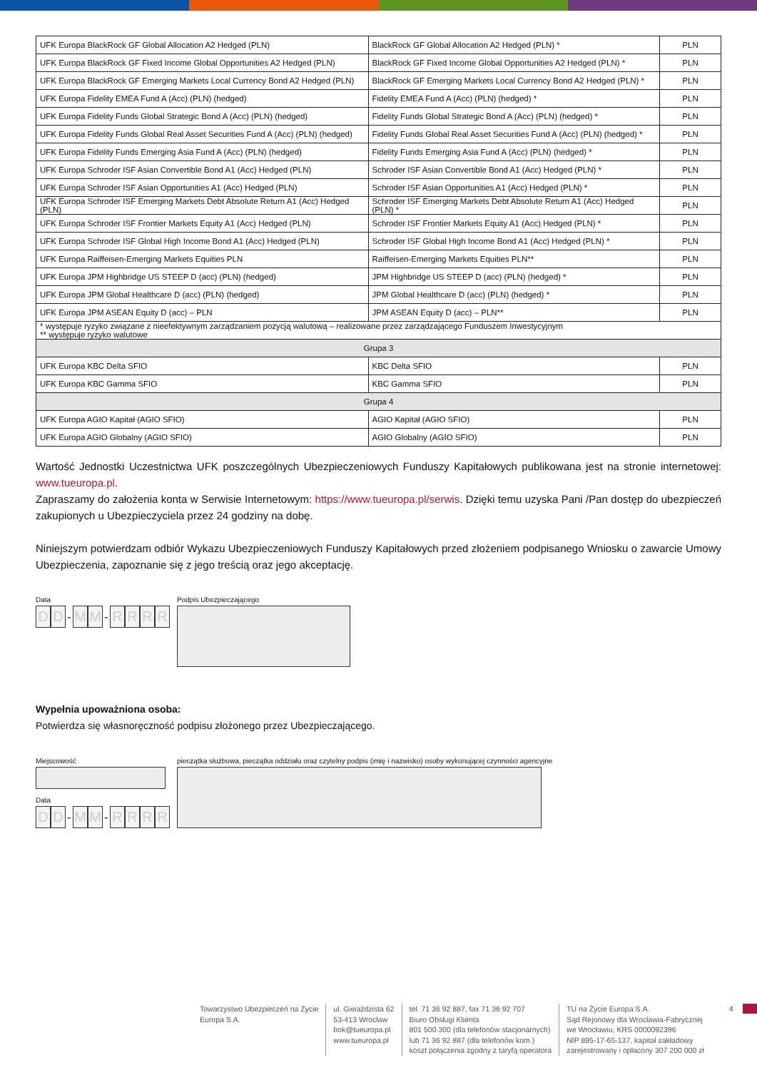| UFK Europa BlackRock GF Global Allocation A2 Hedged (PLN) | BlackRock GF Global Allocation A2 Hedged (PLN) * | PLN |
| UFK Europa BlackRock GF Fixed Income Global Opportunities A2 Hedged (PLN) | BlackRock GF Fixed Income Global Opportunities A2 Hedged (PLN) * | PLN |
| UFK Europa BlackRock GF Emerging Markets Local Currency Bond A2 Hedged (PLN) | BlackRock GF Emerging Markets Local Currency Bond A2 Hedged (PLN) * | PLN |
| UFK Europa Fidelity EMEA Fund A (Acc) (PLN) (hedged) | Fidelity EMEA Fund A (Acc) (PLN) (hedged) * | PLN |
| UFK Europa Fidelity Funds Global Strategic Bond A (Acc) (PLN) (hedged) | Fidelity Funds Global Strategic Bond A (Acc) (PLN) (hedged) * | PLN |
| UFK Europa Fidelity Funds Global Real Asset Securities Fund A (Acc) (PLN) (hedged) | Fidelity Funds Global Real Asset Securities Fund A (Acc) (PLN) (hedged) * | PLN |
| UFK Europa Fidelity Funds Emerging Asia Fund A (Acc) (PLN) (hedged) | Fidelity Funds Emerging Asia Fund A (Acc) (PLN) (hedged) * | PLN |
| UFK Europa Schroder ISF Asian Convertible Bond A1 (Acc) Hedged (PLN) | Schroder ISF Asian Convertible Bond A1 (Acc) Hedged (PLN) * | PLN |
| UFK Europa Schroder ISF Asian Opportunities A1 (Acc) Hedged (PLN) | Schroder ISF Asian Opportunities A1 (Acc) Hedged (PLN) * | PLN |
| UFK Europa Schroder ISF Emerging Markets Debt Absolute Return A1 (Acc) Hedged (PLN) | Schroder ISF Emerging Markets Debt Absolute Return A1 (Acc) Hedged (PLN) * | PLN |
| UFK Europa Schroder ISF Frontier Markets Equity A1 (Acc) Hedged (PLN) | Schroder ISF Frontier Markets Equity A1 (Acc) Hedged (PLN) * | PLN |
| UFK Europa Schroder ISF Global High Income Bond A1 (Acc) Hedged (PLN) | Schroder ISF Global High Income Bond A1 (Acc) Hedged (PLN) * | PLN |
| UFK Europa Raiffeisen-Emerging Markets Equities PLN | Raiffeisen-Emerging Markets Equities PLN** | PLN |
| UFK Europa JPM Highbridge US STEEP D (acc) (PLN) (hedged) | JPM Highbridge US STEEP D (acc) (PLN) (hedged) * | PLN |
| UFK Europa JPM Global Healthcare D (acc) (PLN) (hedged) | JPM Global Healthcare D (acc) (PLN) (hedged) * | PLN |
| UFK Europa JPM ASEAN Equity D (acc) – PLN | JPM ASEAN Equity D (acc) – PLN** | PLN |
| * występuje ryzyko związane z nieefektywnym zarządzaniem pozycją walutową – realizowane przez zarządzającego Funduszem Inwestycyjnym ** występuje ryzyko walutowe | | |
| Grupa 3 | | |
| UFK Europa KBC Delta SFIO | KBC Delta SFIO | PLN |
| UFK Europa KBC Gamma SFIO | KBC Gamma SFIO | PLN |
| Grupa 4 | | |
| UFK Europa AGIO Kapitał (AGIO SFIO) | AGIO Kapitał (AGIO SFIO) | PLN |
| UFK Europa AGIO Globalny (AGIO SFIO) | AGIO Globalny (AGIO SFIO) | PLN |
Wartość Jednostki Uczestnictwa UFK poszczególnych Ubezpieczeniowych Funduszy Kapitałowych publikowana jest na stronie internetowej: www.tueuropa.pl.
Zapraszamy do założenia konta w Serwisie Internetowym: https://www.tueuropa.pl/serwis. Dzięki temu uzyska Pani /Pan dostęp do ubezpieczeń zakupionych u Ubezpieczyciela przez 24 godziny na dobę.
Niniejszym potwierdzam odbiór Wykazu Ubezpieczeniowych Funduszy Kapitałowych przed złożeniem podpisanego Wniosku o zawarcie Umowy Ubezpieczenia, zapoznanie się z jego treścią oraz jego akceptację.
Data
D D - M M - RRRR
Podpis Ubezpieczającego
Wypełnia upoważniona osoba:
Potwierdza się własnoręczność podpisu złożonego przez Ubezpieczającego.
Miejscowość
Data
D D - M M - RRRR
pieczątka służbowa, pieczątka oddziału oraz czytelny podpis (imię i nazwisko) osoby wykonującej czynności agencyjne
Towarzystwo Ubezpieczeń na Życie
Europa S.A.
ul. Gwiaździsta 62
53-413 Wrocław
bok@tueuropa.pl
www.tueuropa.pl
tel. 71 36 92 887, fax 71 36 92 707
Biuro Obsługi Klienta
801 500 300 (dla telefonów stacjonarnych)
lub 71 36 92 887 (dla telefonów kom.)
koszt połączenia zgodny z taryfą operatora
TU na Życie Europa S.A.
Sąd Rejonowy dla Wrocławia-Fabrycznej
we Wrocławiu, KRS 0000092396
NIP 895-17-65-137, kapitał zakładowy
zarejestrowany i opłacony 307 200 000 zł
4